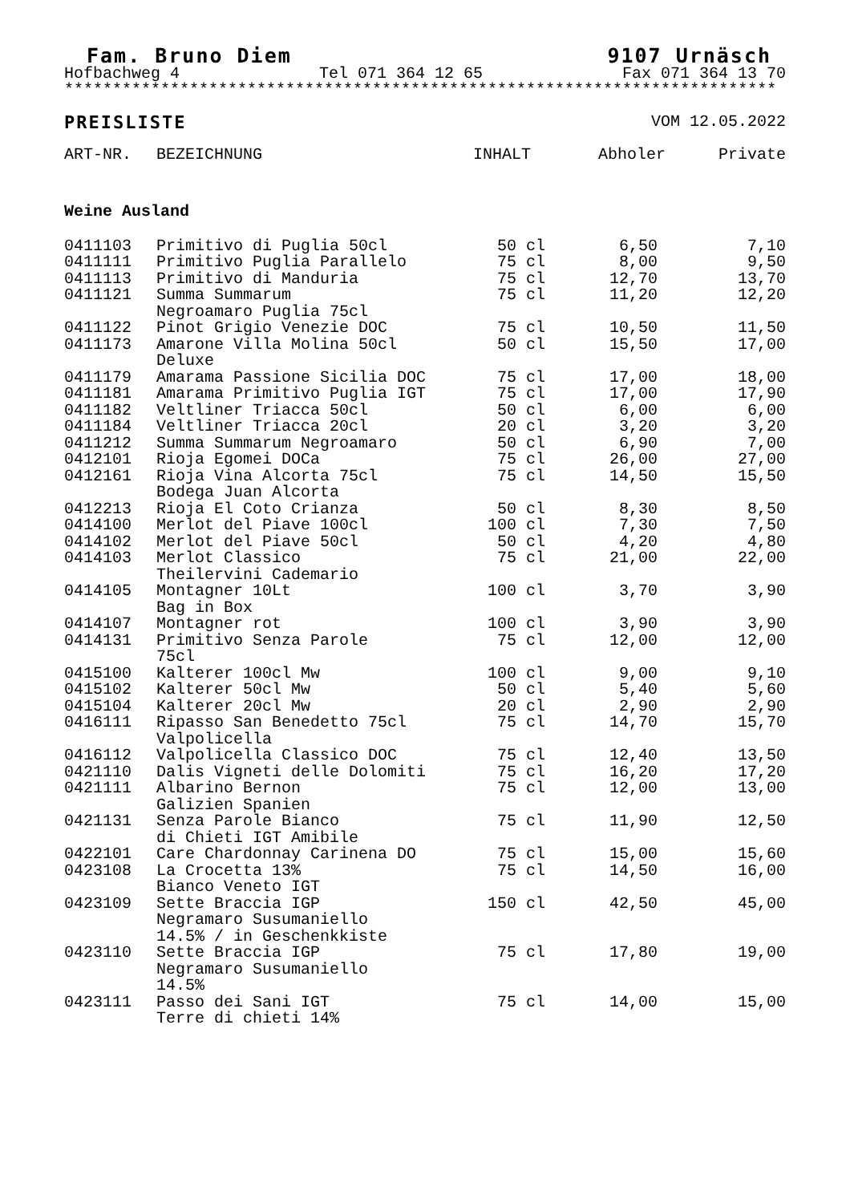Fam. Bruno Diem 9107 Urnäsch
Hofbachweg 4 Tel 071 364 12 65 Fax 071 364 13 70
**************************************************************************
PREISLISTE VOM 12.05.2022
| ART-NR. | BEZEICHNUNG | INHALT | Abholer | Private |
| --- | --- | --- | --- | --- |
Weine Ausland
| 0411103 | Primitivo di Puglia 50cl | 50 cl | 6,50 | 7,10 |
| 0411111 | Primitivo Puglia Parallelo | 75 cl | 8,00 | 9,50 |
| 0411113 | Primitivo di Manduria | 75 cl | 12,70 | 13,70 |
| 0411121 | Summa Summarum Negroamaro Puglia 75cl | 75 cl | 11,20 | 12,20 |
| 0411122 | Pinot Grigio Venezie DOC | 75 cl | 10,50 | 11,50 |
| 0411173 | Amarone Villa Molina 50cl Deluxe | 50 cl | 15,50 | 17,00 |
| 0411179 | Amarama Passione Sicilia DOC | 75 cl | 17,00 | 18,00 |
| 0411181 | Amarama Primitivo Puglia IGT | 75 cl | 17,00 | 17,90 |
| 0411182 | Veltliner Triacca 50cl | 50 cl | 6,00 | 6,00 |
| 0411184 | Veltliner Triacca 20cl | 20 cl | 3,20 | 3,20 |
| 0411212 | Summa Summarum Negroamaro | 50 cl | 6,90 | 7,00 |
| 0412101 | Rioja Egomei DOCa | 75 cl | 26,00 | 27,00 |
| 0412161 | Rioja Vina Alcorta 75cl Bodega Juan Alcorta | 75 cl | 14,50 | 15,50 |
| 0412213 | Rioja El Coto Crianza | 50 cl | 8,30 | 8,50 |
| 0414100 | Merlot del Piave 100cl | 100 cl | 7,30 | 7,50 |
| 0414102 | Merlot del Piave 50cl | 50 cl | 4,20 | 4,80 |
| 0414103 | Merlot Classico Theilervini Cademario | 75 cl | 21,00 | 22,00 |
| 0414105 | Montagner 10Lt Bag in Box | 100 cl | 3,70 | 3,90 |
| 0414107 | Montagner rot | 100 cl | 3,90 | 3,90 |
| 0414131 | Primitivo Senza Parole 75cl | 75 cl | 12,00 | 12,00 |
| 0415100 | Kalterer 100cl Mw | 100 cl | 9,00 | 9,10 |
| 0415102 | Kalterer 50cl Mw | 50 cl | 5,40 | 5,60 |
| 0415104 | Kalterer 20cl Mw | 20 cl | 2,90 | 2,90 |
| 0416111 | Ripasso San Benedetto 75cl Valpolicella | 75 cl | 14,70 | 15,70 |
| 0416112 | Valpolicella Classico DOC | 75 cl | 12,40 | 13,50 |
| 0421110 | Dalis Vigneti delle Dolomiti | 75 cl | 16,20 | 17,20 |
| 0421111 | Albarino Bernon Galizien Spanien | 75 cl | 12,00 | 13,00 |
| 0421131 | Senza Parole Bianco di Chieti IGT Amibile | 75 cl | 11,90 | 12,50 |
| 0422101 | Care Chardonnay Carinena DO | 75 cl | 15,00 | 15,60 |
| 0423108 | La Crocetta 13% Bianco Veneto IGT | 75 cl | 14,50 | 16,00 |
| 0423109 | Sette Braccia IGP Negramaro Susumaniello 14.5% / in Geschenkkiste | 150 cl | 42,50 | 45,00 |
| 0423110 | Sette Braccia IGP Negramaro Susumaniello 14.5% | 75 cl | 17,80 | 19,00 |
| 0423111 | Passo dei Sani IGT Terre di chieti 14% | 75 cl | 14,00 | 15,00 |